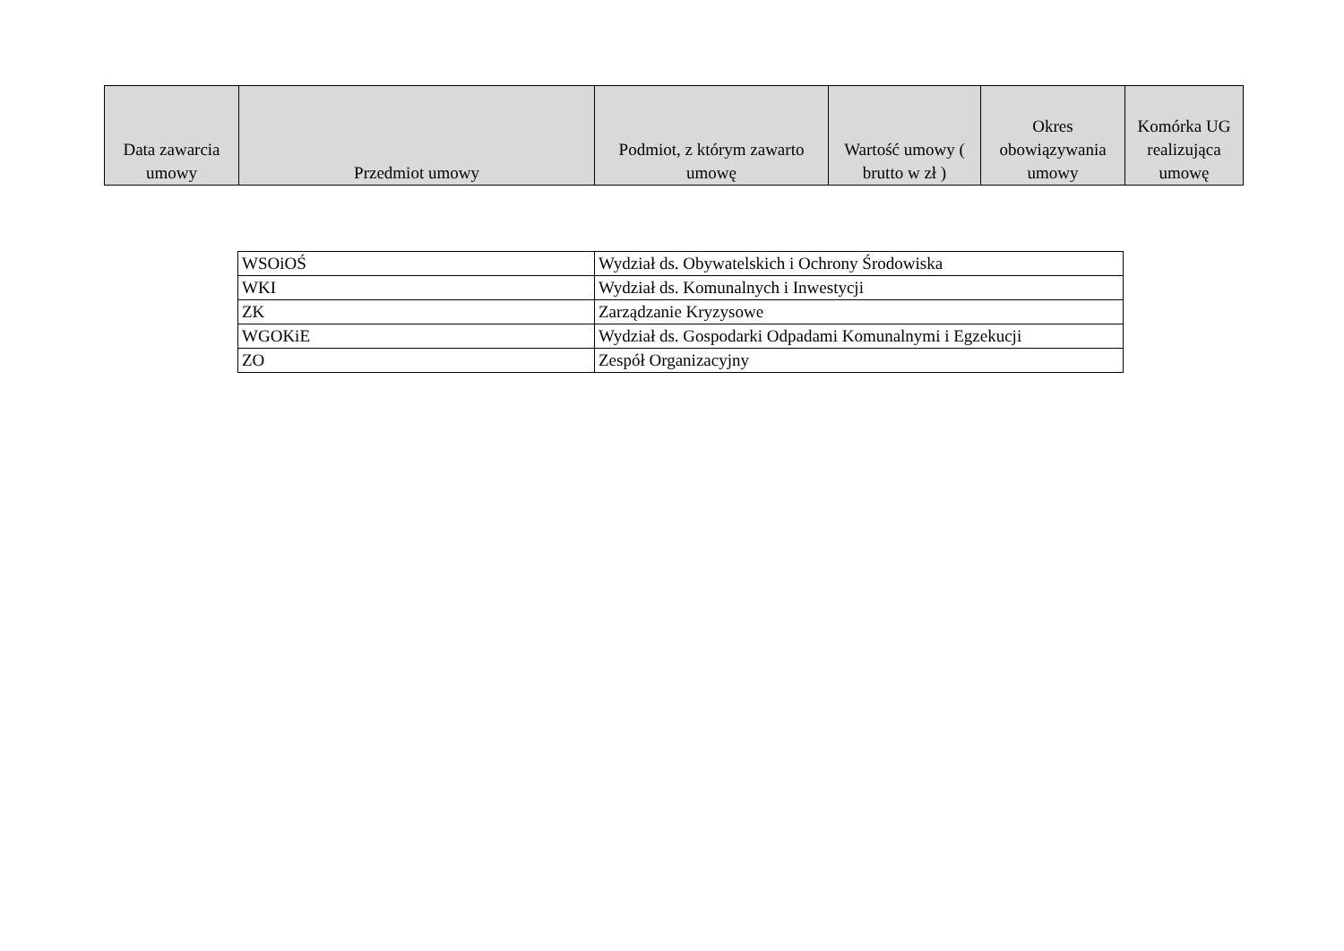| Data zawarcia umowy | Przedmiot umowy | Podmiot, z którym zawarto umowę | Wartość umowy ( brutto w zł ) | Okres obowiązywania umowy | Komórka UG realizująca umowę |
| --- | --- | --- | --- | --- | --- |
| WSOiOŚ | Wydział ds. Obywatelskich i Ochrony Środowiska |
| WKI | Wydział ds. Komunalnych i Inwestycji |
| ZK | Zarządzanie Kryzysowe |
| WGOKiE | Wydział ds. Gospodarki Odpadami Komunalnymi i Egzekucji |
| ZO | Zespół Organizacyjny |